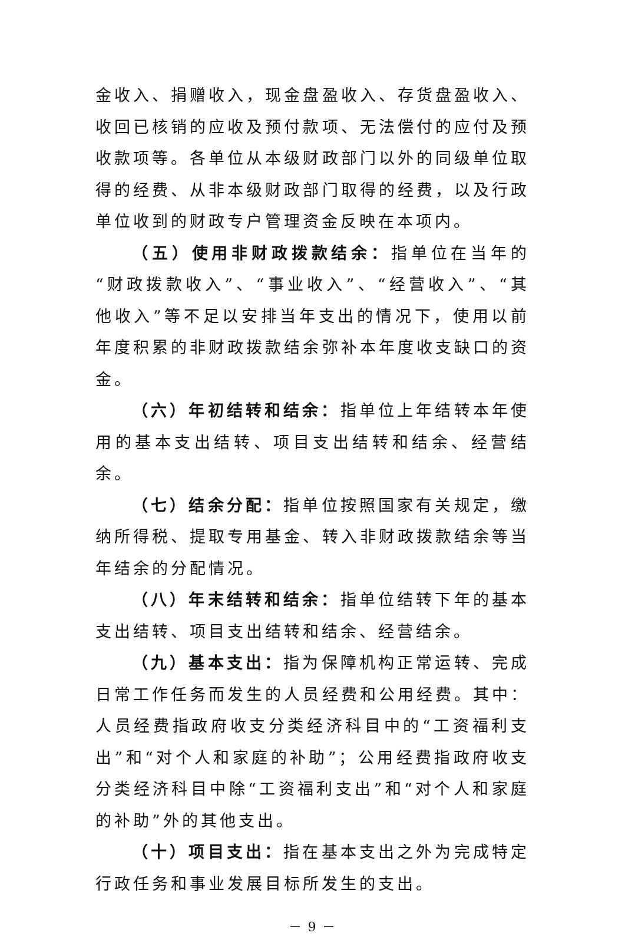金收入、捐赠收入，现金盘盈收入、存货盘盈收入、收回已核销的应收及预付款项、无法偿付的应付及预收款项等。各单位从本级财政部门以外的同级单位取得的经费、从非本级财政部门取得的经费，以及行政单位收到的财政专户管理资金反映在本项内。
（五）使用非财政拨款结余：指单位在当年的“财政拨款收入”、“事业收入”、“经营收入”、“其他收入”等不足以安排当年支出的情况下，使用以前年度积累的非财政拨款结余弥补本年度收支缺口的资金。
（六）年初结转和结余：指单位上年结转本年使用的基本支出结转、项目支出结转和结余、经营结余。
（七）结余分配：指单位按照国家有关规定，缴纳所得税、提取专用基金、转入非财政拨款结余等当年结余的分配情况。
（八）年末结转和结余：指单位结转下年的基本支出结转、项目支出结转和结余、经营结余。
（九）基本支出：指为保障机构正常运转、完成日常工作任务而发生的人员经费和公用经费。其中：人员经费指政府收支分类经济科目中的“工资福利支出”和“对个人和家庭的补助”；公用经费指政府收支分类经济科目中除“工资福利支出”和“对个人和家庭的补助”外的其他支出。
（十）项目支出：指在基本支出之外为完成特定行政任务和事业发展目标所发生的支出。
－ 9 －